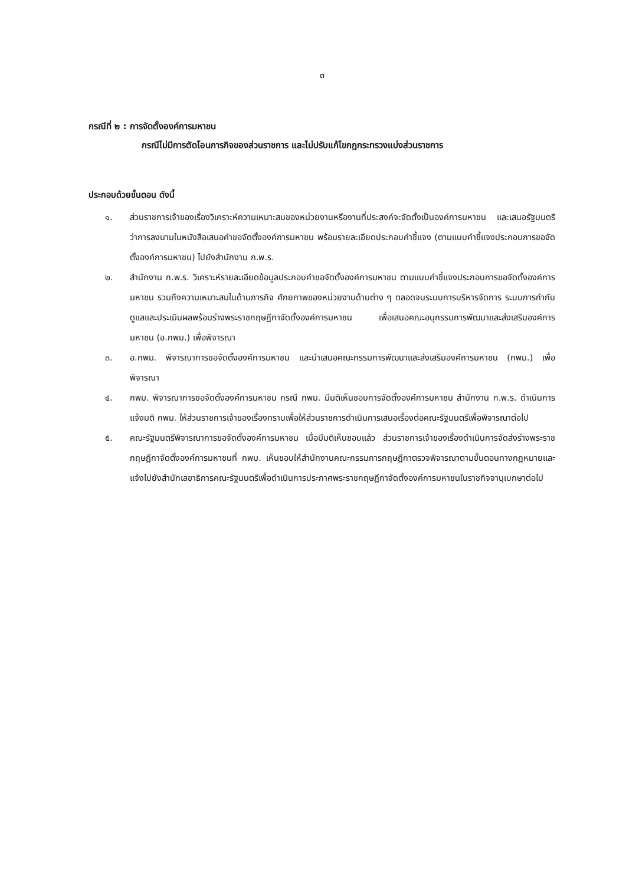๓
กรณีที่ ๒ : การจัดตั้งองค์การมหาชน
กรณีไม่มีการตัดโอนภารกิจของส่วนราชการ และไม่ปรับแก้ไขกฎกระทรวงแบ่งส่วนราชการ
ประกอบด้วยขั้นตอน ดังนี้
๑. ส่วนราชการเจ้าของเรื่องวิเคราะห์ความเหมาะสมของหน่วยงานหรืองานที่ประสงค์จะจัดตั้งเป็นองค์การมหาชน และเสนอรัฐมนตรีว่าการลงนามในหนังสือเสนอคำขอจัดตั้งองค์การมหาชน พร้อมรายละเอียดประกอบคำชี้แจง (ตามแบบคำชี้แจงประกอบการขอจัดตั้งองค์การมหาชน) ไปยังสำนักงาน ก.พ.ร.
๒. สำนักงาน ก.พ.ร. วิเคราะห์รายละเอียดข้อมูลประกอบคำขอจัดตั้งองค์การมหาชน ตามแบบคำชี้แจงประกอบการขอจัดตั้งองค์การมหาชน รวมถึงความเหมาะสมในด้านภารกิจ ศักยภาพของหน่วยงานด้านต่าง ๆ ตลอดจนระบบการบริหารจัดการ ระบบการกำกับดูแลและประเมินผลพร้อมร่างพระราชกฤษฎีกาจัดตั้งองค์การมหาชน เพื่อเสนอคณะอนุกรรมการพัฒนาและส่งเสริมองค์การมหาชน (อ.กพม.) เพื่อพิจารณา
๓. อ.กพม. พิจารณาการขอจัดตั้งองค์การมหาชน และนำเสนอคณะกรรมการพัฒนาและส่งเสริมองค์การมหาชน (กพม.) เพื่อพิจารณา
๔. กพม. พิจารณาการขอจัดตั้งองค์การมหาชน กรณี กพม. มีมติเห็นชอบการจัดตั้งองค์การมหาชน สำนักงาน ก.พ.ร. ดำเนินการแจ้งมติ กพม. ให้ส่วนราชการเจ้าของเรื่องทราบเพื่อให้ส่วนราชการดำเนินการเสนอเรื่องต่อคณะรัฐมนตรีเพื่อพิจารณาต่อไป
๕. คณะรัฐมนตรีพิจารณาการขอจัดตั้งองค์การมหาชน เมื่อมีมติเห็นชอบแล้ว ส่วนราชการเจ้าของเรื่องดำเนินการจัดส่งร่างพระราชกฤษฎีกาจัดตั้งองค์การมหาชนที่ กพม. เห็นชอบให้สำนักงานคณะกรรมการกฤษฎีกาตรวจพิจารณาตามขั้นตอนทางกฎหมายและแจ้งไปยังสำนักเลขาธิการคณะรัฐมนตรีเพื่อดำเนินการประกาศพระราชกฤษฎีกาจัดตั้งองค์การมหาชนในราชกิจจานุเบกษาต่อไป